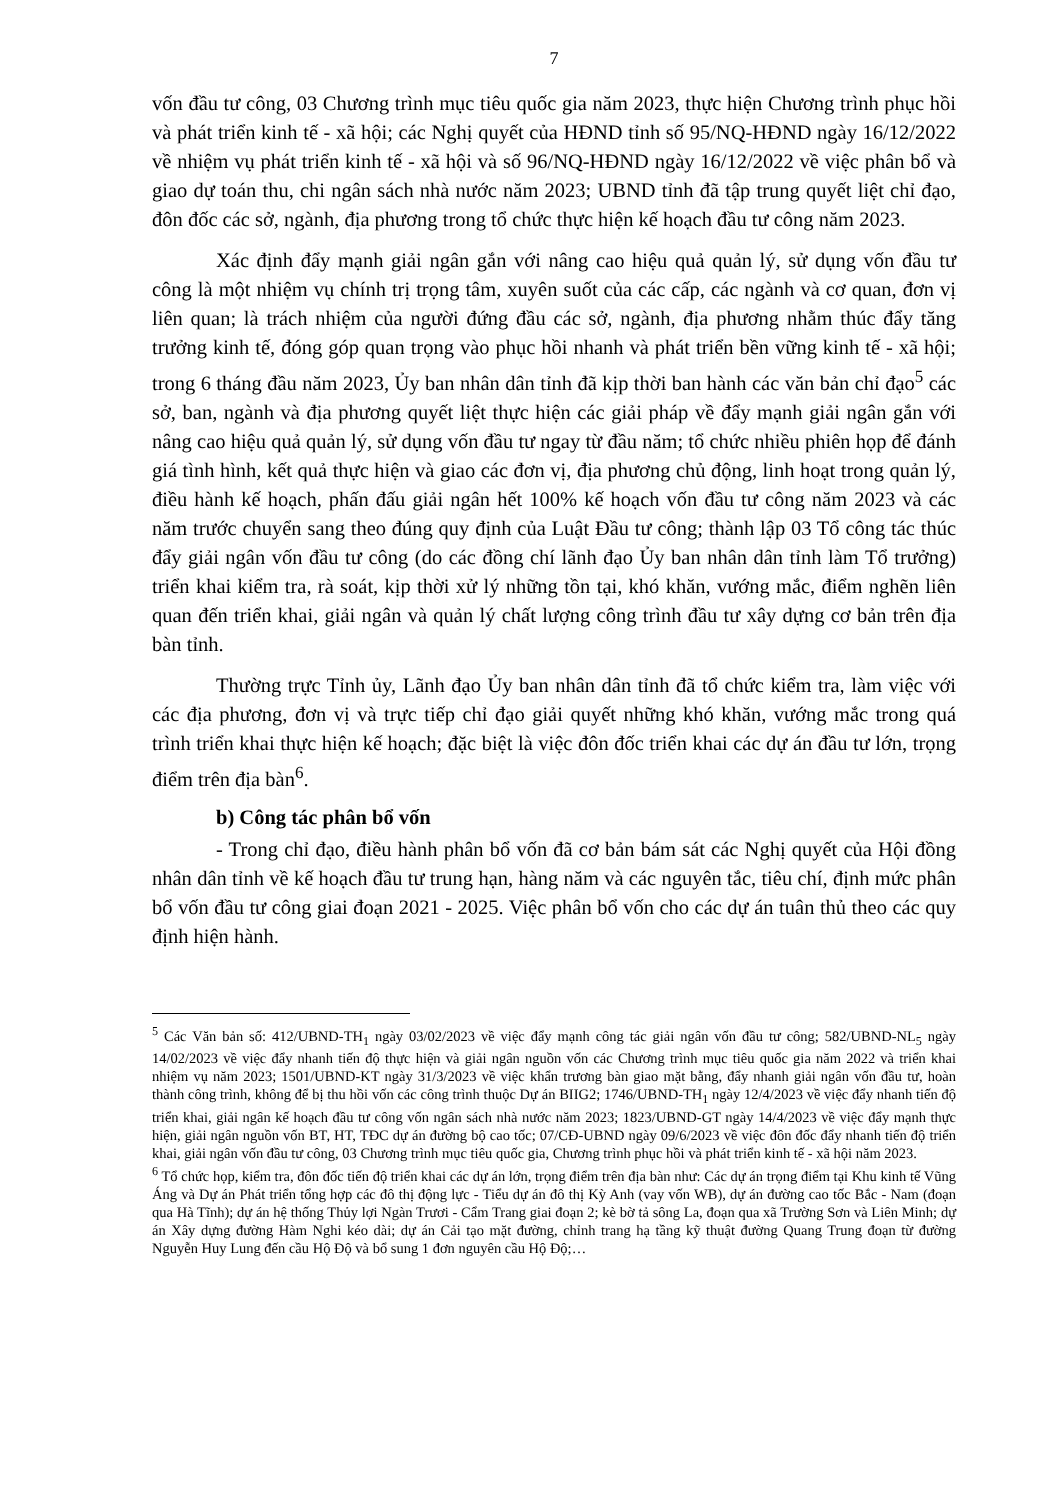7
vốn đầu tư công, 03 Chương trình mục tiêu quốc gia năm 2023, thực hiện Chương trình phục hồi và phát triển kinh tế - xã hội; các Nghị quyết của HĐND tỉnh số 95/NQ-HĐND ngày 16/12/2022 về nhiệm vụ phát triển kinh tế - xã hội và số 96/NQ-HĐND ngày 16/12/2022 về việc phân bổ và giao dự toán thu, chi ngân sách nhà nước năm 2023; UBND tỉnh đã tập trung quyết liệt chỉ đạo, đôn đốc các sở, ngành, địa phương trong tổ chức thực hiện kế hoạch đầu tư công năm 2023.
Xác định đẩy mạnh giải ngân gắn với nâng cao hiệu quả quản lý, sử dụng vốn đầu tư công là một nhiệm vụ chính trị trọng tâm, xuyên suốt của các cấp, các ngành và cơ quan, đơn vị liên quan; là trách nhiệm của người đứng đầu các sở, ngành, địa phương nhằm thúc đẩy tăng trưởng kinh tế, đóng góp quan trọng vào phục hồi nhanh và phát triển bền vững kinh tế - xã hội; trong 6 tháng đầu năm 2023, Ủy ban nhân dân tỉnh đã kịp thời ban hành các văn bản chỉ đạo<sup>5</sup> các sở, ban, ngành và địa phương quyết liệt thực hiện các giải pháp về đẩy mạnh giải ngân gắn với nâng cao hiệu quả quản lý, sử dụng vốn đầu tư ngay từ đầu năm; tổ chức nhiều phiên họp để đánh giá tình hình, kết quả thực hiện và giao các đơn vị, địa phương chủ động, linh hoạt trong quản lý, điều hành kế hoạch, phấn đấu giải ngân hết 100% kế hoạch vốn đầu tư công năm 2023 và các năm trước chuyển sang theo đúng quy định của Luật Đầu tư công; thành lập 03 Tổ công tác thúc đẩy giải ngân vốn đầu tư công (do các đồng chí lãnh đạo Ủy ban nhân dân tỉnh làm Tổ trưởng) triển khai kiểm tra, rà soát, kịp thời xử lý những tồn tại, khó khăn, vướng mắc, điểm nghẽn liên quan đến triển khai, giải ngân và quản lý chất lượng công trình đầu tư xây dựng cơ bản trên địa bàn tỉnh.
Thường trực Tỉnh ủy, Lãnh đạo Ủy ban nhân dân tỉnh đã tổ chức kiểm tra, làm việc với các địa phương, đơn vị và trực tiếp chỉ đạo giải quyết những khó khăn, vướng mắc trong quá trình triển khai thực hiện kế hoạch; đặc biệt là việc đôn đốc triển khai các dự án đầu tư lớn, trọng điểm trên địa bàn<sup>6</sup>.
b) Công tác phân bổ vốn
- Trong chỉ đạo, điều hành phân bổ vốn đã cơ bản bám sát các Nghị quyết của Hội đồng nhân dân tỉnh về kế hoạch đầu tư trung hạn, hàng năm và các nguyên tắc, tiêu chí, định mức phân bổ vốn đầu tư công giai đoạn 2021 - 2025. Việc phân bổ vốn cho các dự án tuân thủ theo các quy định hiện hành.
<sup>5</sup> Các Văn bản số: 412/UBND-TH<sub>1</sub> ngày 03/02/2023 về việc đẩy mạnh công tác giải ngân vốn đầu tư công; 582/UBND-NL<sub>5</sub> ngày 14/02/2023 về việc đẩy nhanh tiến độ thực hiện và giải ngân nguồn vốn các Chương trình mục tiêu quốc gia năm 2022 và triển khai nhiệm vụ năm 2023; 1501/UBND-KT ngày 31/3/2023 về việc khẩn trương bàn giao mặt bằng, đẩy nhanh giải ngân vốn đầu tư, hoàn thành công trình, không để bị thu hồi vốn các công trình thuộc Dự án BIIG2; 1746/UBND-TH<sub>1</sub> ngày 12/4/2023 về việc đẩy nhanh tiến độ triển khai, giải ngân kế hoạch đầu tư công vốn ngân sách nhà nước năm 2023; 1823/UBND-GT ngày 14/4/2023 về việc đẩy mạnh thực hiện, giải ngân nguồn vốn BT, HT, TĐC dự án đường bộ cao tốc; 07/CĐ-UBND ngày 09/6/2023 về việc đôn đốc đẩy nhanh tiến độ triển khai, giải ngân vốn đầu tư công, 03 Chương trình mục tiêu quốc gia, Chương trình phục hồi và phát triển kinh tế - xã hội năm 2023.
<sup>6</sup> Tổ chức họp, kiểm tra, đôn đốc tiến độ triển khai các dự án lớn, trọng điểm trên địa bàn như: Các dự án trọng điểm tại Khu kinh tế Vũng Áng và Dự án Phát triển tổng hợp các đô thị động lực - Tiểu dự án đô thị Kỳ Anh (vay vốn WB), dự án đường cao tốc Bắc - Nam (đoạn qua Hà Tĩnh); dự án hệ thống Thủy lợi Ngàn Trươi - Cẩm Trang giai đoạn 2; kè bờ tả sông La, đoạn qua xã Trường Sơn và Liên Minh; dự án Xây dựng đường Hàm Nghi kéo dài; dự án Cải tạo mặt đường, chỉnh trang hạ tầng kỹ thuật đường Quang Trung đoạn từ đường Nguyễn Huy Lung đến cầu Hộ Độ và bổ sung 1 đơn nguyên cầu Hộ Độ;…